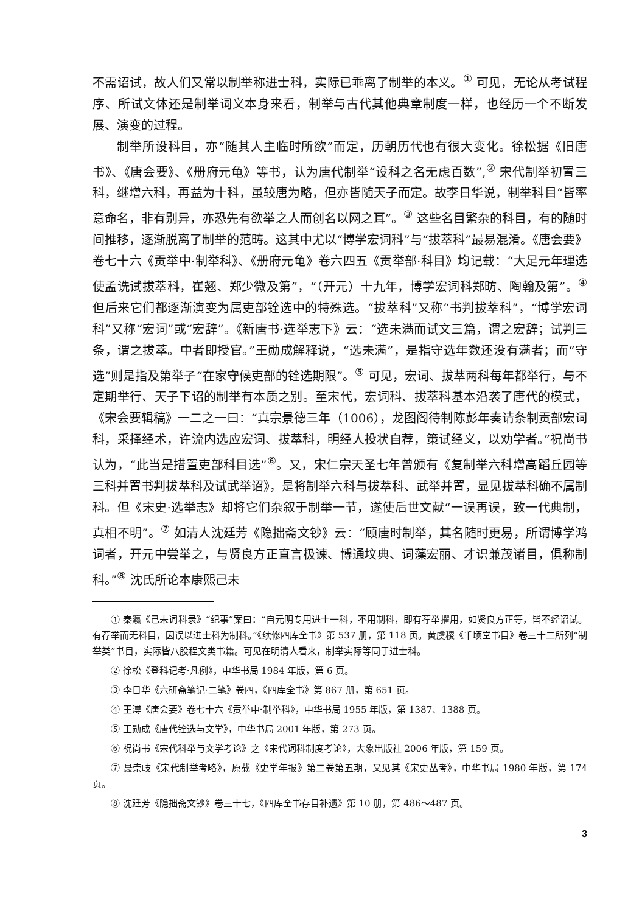不需诏试，故人们又常以制举称进士科，实际已乖离了制举的本义。<sup>①</sup> 可见，无论从考试程序、所试文体还是制举词义本身来看，制举与古代其他典章制度一样，也经历一个不断发展、演变的过程。
制举所设科目，亦“随其人主临时所欲”而定，历朝历代也有很大变化。徐松据《旧唐书》、《唐会要》、《册府元龟》等书，认为唐代制举“设科之名无虑百数”,<sup>②</sup> 宋代制举初置三科，继增六科，再益为十科，虽较唐为略，但亦皆随天子而定。故李日华说，制举科目“皆率意命名，非有别异，亦恐先有欲举之人而创名以网之耳”。<sup>③</sup> 这些名目繁杂的科目，有的随时间推移，逐渐脱离了制举的范畴。这其中尤以“博学宏词科”与“拔萃科”最易混淆。《唐会要》卷七十六《贡举中·制举科》、《册府元龟》卷六四五《贡举部·科目》均记载：“大足元年理选使孟诜试拔萃科，崔翘、郑少微及第”，“（开元）十九年，博学宏词科郑昉、陶翰及第”。<sup>④</sup> 但后来它们都逐渐演变为属吏部铨选中的特殊选。“拔萃科”又称“书判拔萃科”，“博学宏词科”又称“宏词”或“宏辞”。《新唐书·选举志下》云：“选未满而试文三篇，谓之宏辞；试判三条，谓之拔萃。中者即授官。”王勋成解释说，“选未满”，是指守选年数还没有满者；而“守选”则是指及第举子“在家守候吏部的铨选期限”。<sup>⑤</sup> 可见，宏词、拔萃两科每年都举行，与不定期举行、天子下诏的制举有本质之别。至宋代，宏词科、拔萃科基本沿袭了唐代的模式，《宋会要辑稿》一二之一曰：“真宗景德三年（1006），龙图阁待制陈彭年奏请条制贡部宏词科，采择经术，许流内选应宏词、拔萃科，明经人投状自荐，策试经义，以劝学者。”祝尚书认为，“此当是措置吏部科目选”<sup>⑥</sup>。又，宋仁宗天圣七年曾颁有《复制举六科增高蹈丘园等三科并置书判拔萃科及试武举诏》，是将制举六科与拔萃科、武举并置，显见拔萃科确不属制科。但《宋史·选举志》却将它们杂叙于制举一节，遂使后世文献“一误再误，致一代典制，真相不明”。<sup>⑦</sup> 如清人沈廷芳《隐拙斋文钞》云：“顾唐时制举，其名随时更易，所谓博学鸿词者，开元中尝举之，与贤良方正直言极谏、博通坟典、词藻宏丽、才识兼茂诸目，俱称制科。”<sup>⑧</sup> 沈氏所论本康熙己未
① 秦瀛《己未词科录》“纪事”案曰：“自元明专用进士一科，不用制科，即有荐举擢用，如贤良方正等，皆不经诏试。有荐举而无科目，因误以进士科为制科。”《续修四库全书》第 537 册，第 118 页。黄虞稷《千顷堂书目》卷三十二所列“制举类”书目，实际皆八股程文类书籍。可见在明清人看来，制举实际等同于进士科。
② 徐松《登科记考·凡例》，中华书局 1984 年版，第 6 页。
③ 李日华《六研斋笔记·二笔》卷四，《四库全书》第 867 册，第 651 页。
④ 王溥《唐会要》卷七十六《贡举中·制举科》，中华书局 1955 年版，第 1387、1388 页。
⑤ 王勋成《唐代铨选与文学》，中华书局 2001 年版，第 273 页。
⑥ 祝尚书《宋代科举与文学考论》之《宋代词科制度考论》，大象出版社 2006 年版，第 159 页。
⑦ 聂崇岐《宋代制举考略》，原载《史学年报》第二卷第五期，又见其《宋史丛考》，中华书局 1980 年版，第 174 页。
⑧ 沈廷芳《隐拙斋文钞》卷三十七，《四库全书存目补遗》第 10 册，第 486～487 页。
3